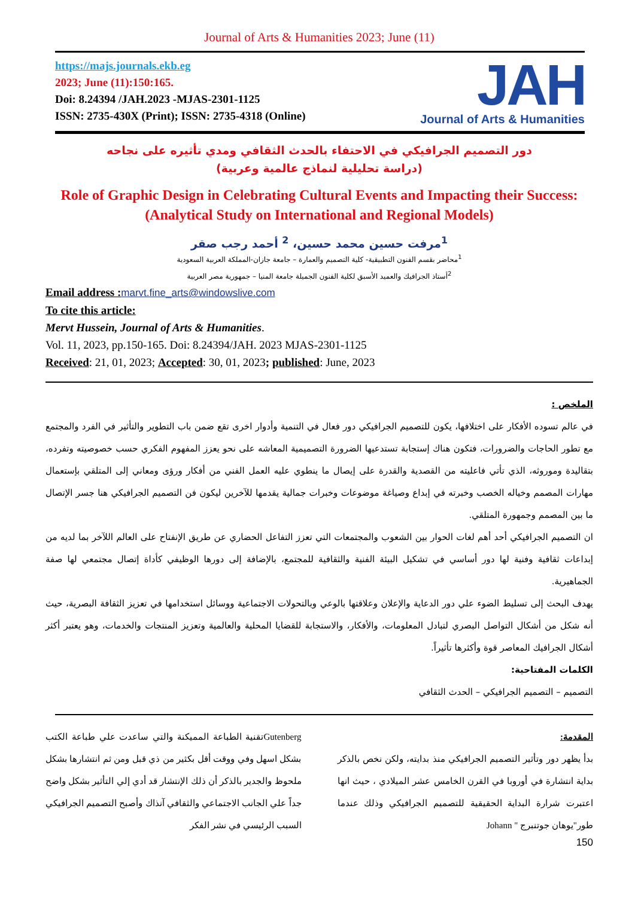Journal of Arts & Humanities 2023; June (11)
https://majs.journals.ekb.eg
2023; June (11):150:165.
Doi: 8.24394 /JAH.2023 -MJAS-2301-1125
ISSN: 2735-430X (Print); ISSN: 2735-4318 (Online)
JAH
Journal of Arts & Humanities
دور التصميم الجرافيكي في الاحتفاء بالحدث الثقافي ومدي تأثيره على نجاحه
(دراسة تحليلية لنماذج عالمية وعربية)
Role of Graphic Design in Celebrating Cultural Events and Impacting their Success:
(Analytical Study on International and Regional Models)
<sup>1</sup> مرفت حسين محمد حسين، <sup>2</sup> أحمد رجب صقر
<sup>1</sup> محاضر بقسم الفنون التطبيقية- كلية التصميم والعمارة – جامعة جازان-المملكة العربية السعودية
<sup>2</sup> أستاذ الجرافيك والعميد الأسبق لكلية الفنون الجميلة جامعة المنيا – جمهورية مصر العربية
Email address : marvt.fine_arts@windowslive.com
To cite this article:
Mervt Hussein, Journal of Arts & Humanities.
Vol. 11, 2023, pp.150-165. Doi: 8.24394/JAH. 2023 MJAS-2301-1125
Received: 21, 01, 2023; Accepted: 30, 01, 2023; published: June, 2023
الملخص :
في عالم تسوده الأفكار على اختلافها، يكون للتصميم الجرافيكي دور فعال في التنمية وأدوار اخرى تقع ضمن باب التطوير والتأثير في الفرد والمجتمع مع تطور الحاجات والضرورات، فتكون هناك إستجابة تستدعيها الضرورة التصميمية المعاشه على نحو يعزز المفهوم الفكري حسب خصوصيته وتفرده، بتقاليدة وموروثه، الذي تأتي فاعليته من القصدية والقدرة على إيصال ما ينطوي عليه العمل الفني من أفكار ورؤى ومعاني إلى المتلقي بإستعمال مهارات المصمم وخياله الخصب وخبرته في إبداع وصياغة موضوعات وخبرات جمالية يقدمها للآخرين ليكون فن التصميم الجرافيكي هنا جسر الإتصال ما بين المصمم وجمهورة المتلقي.
ان التصميم الجرافيكي أحد أهم لغات الحوار بين الشعوب والمجتمعات التي تعزز التفاعل الحضاري عن طريق الإنفتاح على العالم اللآخر بما لديه من إبداعات ثقافية وفنية لها دور أساسي في تشكيل البيئة الفنية والثقافية للمجتمع، بالإضافة إلى دورها الوظيفي كأداة إتصال مجتمعي لها صفة الجماهيرية.
يهدف البحث إلى تسليط الضوء علي دور الدعاية والإعلان وعلاقتها بالوعي وبالتحولات الاجتماعية ووسائل استخدامها في تعزيز الثقافة البصرية، حيث أنه شكل من أشكال التواصل البصري لتبادل المعلومات، والأفكار، والاستجابة للقضايا المحلية والعالمية وتعزيز المنتجات والخدمات، وهو يعتبر أكثر أشكال الجرافيك المعاصر قوة وأكثرها تأثيراً.
الكلمات المفتاحية:
التصميم – التصميم الجرافيكي – الحدث الثقافي
المقدمة:
بدأ يظهر دور وتأثير التصميم الجرافيكي منذ بدايته، ولكن نخص بالذكر بداية انتشارة في أوروبا في القرن الخامس عشر الميلادي ، حيث انها اعتبرت شرارة البداية الحقيقية للتصميم الجرافيكي وذلك عندما طور"يوهان جوتنبرج " Johann
Gutenbergتقنية الطباعة المميكنة والتي ساعدت علي طباعة الكتب بشكل اسهل وفي ووقت أقل بكثير من ذي قبل ومن ثم انتشارها بشكل ملحوظ والجدير بالذكر أن ذلك الإنتشار قد أدي إلي التأثير بشكل واضح جداً علي الجانب الاجتماعي والثقافي آنذاك وأصبح التصميم الجرافيكي السبب الرئيسي في نشر الفكر
150